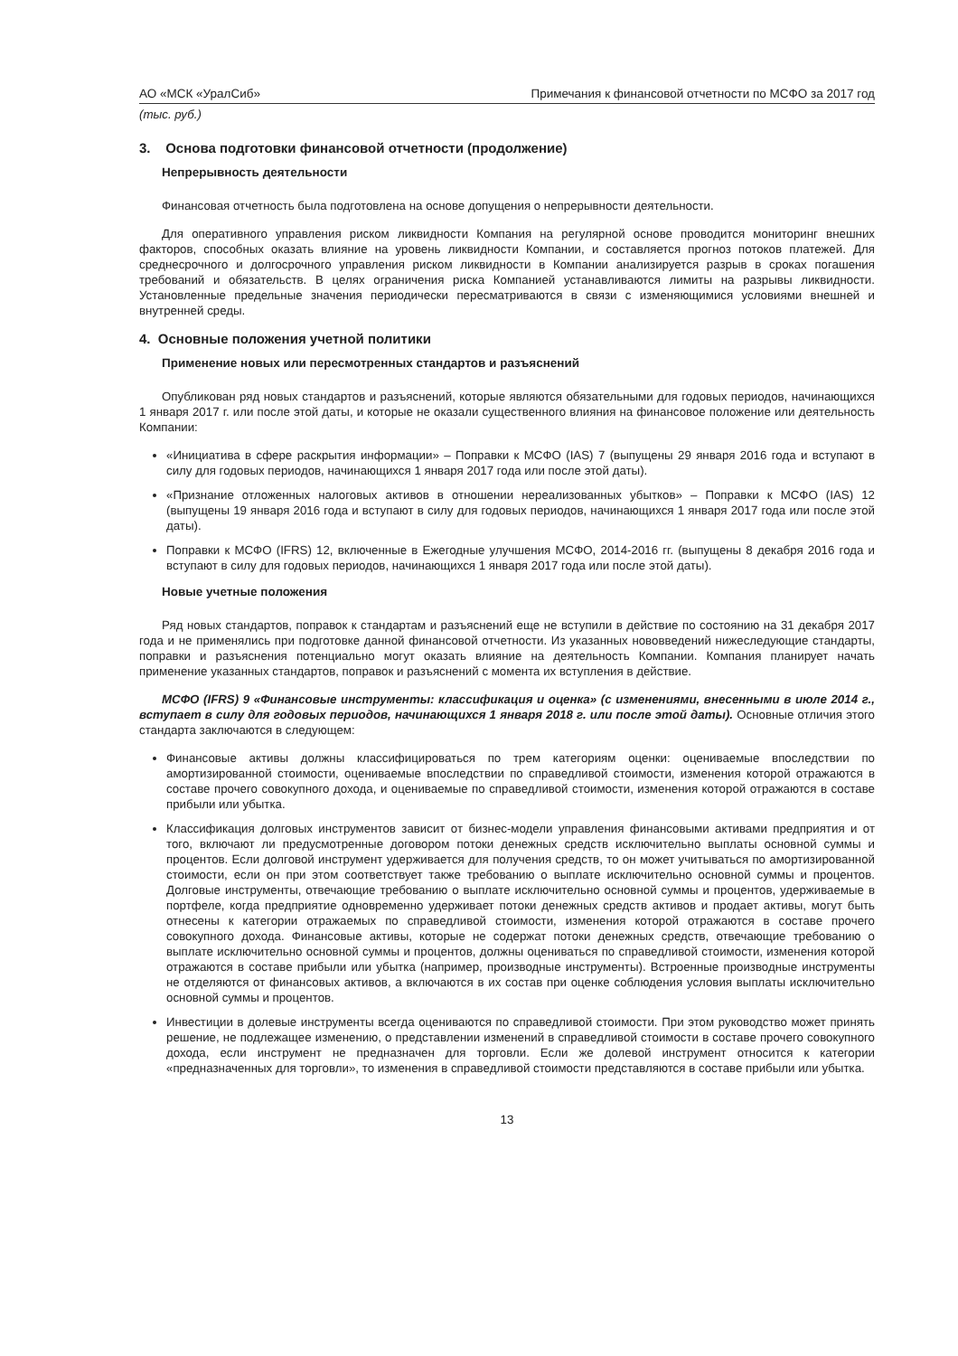АО «МСК «УралСиб» Примечания к финансовой отчетности по МСФО за 2017 год
(тыс. руб.)
3. Основа подготовки финансовой отчетности (продолжение)
Непрерывность деятельности
Финансовая отчетность была подготовлена на основе допущения о непрерывности деятельности.
Для оперативного управления риском ликвидности Компания на регулярной основе проводится мониторинг внешних факторов, способных оказать влияние на уровень ликвидности Компании, и составляется прогноз потоков платежей. Для среднесрочного и долгосрочного управления риском ликвидности в Компании анализируется разрыв в сроках погашения требований и обязательств. В целях ограничения риска Компанией устанавливаются лимиты на разрывы ликвидности. Установленные предельные значения периодически пересматриваются в связи с изменяющимися условиями внешней и внутренней среды.
4. Основные положения учетной политики
Применение новых или пересмотренных стандартов и разъяснений
Опубликован ряд новых стандартов и разъяснений, которые являются обязательными для годовых периодов, начинающихся 1 января 2017 г. или после этой даты, и которые не оказали существенного влияния на финансовое положение или деятельность Компании:
«Инициатива в сфере раскрытия информации» – Поправки к МСФО (IAS) 7 (выпущены 29 января 2016 года и вступают в силу для годовых периодов, начинающихся 1 января 2017 года или после этой даты).
«Признание отложенных налоговых активов в отношении нереализованных убытков» – Поправки к МСФО (IAS) 12 (выпущены 19 января 2016 года и вступают в силу для годовых периодов, начинающихся 1 января 2017 года или после этой даты).
Поправки к МСФО (IFRS) 12, включенные в Ежегодные улучшения МСФО, 2014-2016 гг. (выпущены 8 декабря 2016 года и вступают в силу для годовых периодов, начинающихся 1 января 2017 года или после этой даты).
Новые учетные положения
Ряд новых стандартов, поправок к стандартам и разъяснений еще не вступили в действие по состоянию на 31 декабря 2017 года и не применялись при подготовке данной финансовой отчетности. Из указанных нововведений нижеследующие стандарты, поправки и разъяснения потенциально могут оказать влияние на деятельность Компании. Компания планирует начать применение указанных стандартов, поправок и разъяснений с момента их вступления в действие.
МСФО (IFRS) 9 «Финансовые инструменты: классификация и оценка» (с изменениями, внесенными в июле 2014 г., вступает в силу для годовых периодов, начинающихся 1 января 2018 г. или после этой даты). Основные отличия этого стандарта заключаются в следующем:
Финансовые активы должны классифицироваться по трем категориям оценки: оцениваемые впоследствии по амортизированной стоимости, оцениваемые впоследствии по справедливой стоимости, изменения которой отражаются в составе прочего совокупного дохода, и оцениваемые по справедливой стоимости, изменения которой отражаются в составе прибыли или убытка.
Классификация долговых инструментов зависит от бизнес-модели управления финансовыми активами предприятия и от того, включают ли предусмотренные договором потоки денежных средств исключительно выплаты основной суммы и процентов. Если долговой инструмент удерживается для получения средств, то он может учитываться по амортизированной стоимости, если он при этом соответствует также требованию о выплате исключительно основной суммы и процентов. Долговые инструменты, отвечающие требованию о выплате исключительно основной суммы и процентов, удерживаемые в портфеле, когда предприятие одновременно удерживает потоки денежных средств активов и продает активы, могут быть отнесены к категории отражаемых по справедливой стоимости, изменения которой отражаются в составе прочего совокупного дохода. Финансовые активы, которые не содержат потоки денежных средств, отвечающие требованию о выплате исключительно основной суммы и процентов, должны оцениваться по справедливой стоимости, изменения которой отражаются в составе прибыли или убытка (например, производные инструменты). Встроенные производные инструменты не отделяются от финансовых активов, а включаются в их состав при оценке соблюдения условия выплаты исключительно основной суммы и процентов.
Инвестиции в долевые инструменты всегда оцениваются по справедливой стоимости. При этом руководство может принять решение, не подлежащее изменению, о представлении изменений в справедливой стоимости в составе прочего совокупного дохода, если инструмент не предназначен для торговли. Если же долевой инструмент относится к категории «предназначенных для торговли», то изменения в справедливой стоимости представляются в составе прибыли или убытка.
13